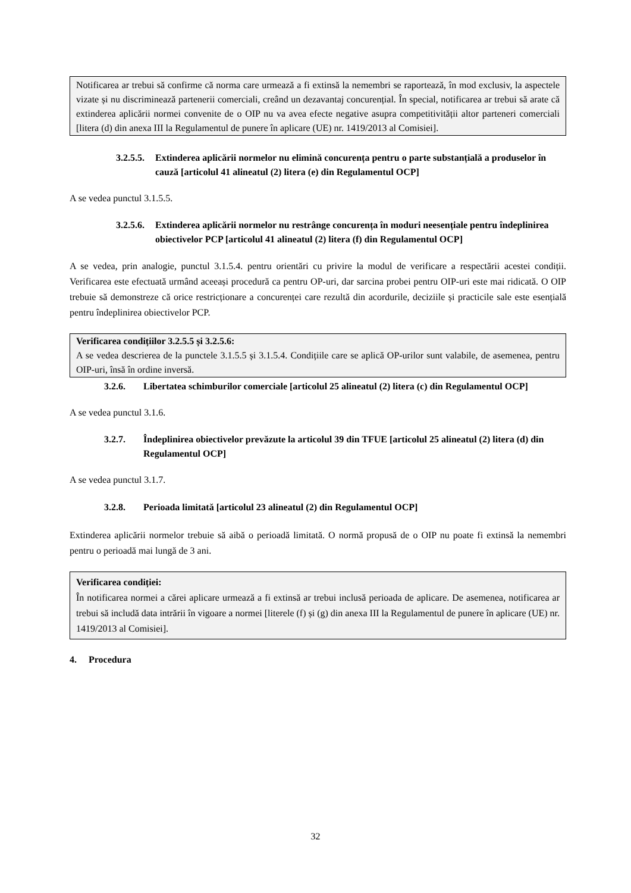Notificarea ar trebui să confirme că norma care urmează a fi extinsă la nemembri se raportează, în mod exclusiv, la aspectele vizate și nu discriminează partenerii comerciali, creând un dezavantaj concurențial. În special, notificarea ar trebui să arate că extinderea aplicării normei convenite de o OIP nu va avea efecte negative asupra competitivității altor parteneri comerciali [litera (d) din anexa III la Regulamentul de punere în aplicare (UE) nr. 1419/2013 al Comisiei].
3.2.5.5. Extinderea aplicării normelor nu elimină concurența pentru o parte substanțială a produselor în cauză [articolul 41 alineatul (2) litera (e) din Regulamentul OCP]
A se vedea punctul 3.1.5.5.
3.2.5.6. Extinderea aplicării normelor nu restrânge concurența în moduri neesențiale pentru îndeplinirea obiectivelor PCP [articolul 41 alineatul (2) litera (f) din Regulamentul OCP]
A se vedea, prin analogie, punctul 3.1.5.4. pentru orientări cu privire la modul de verificare a respectării acestei condiții. Verificarea este efectuată urmând aceeași procedură ca pentru OP-uri, dar sarcina probei pentru OIP-uri este mai ridicată. O OIP trebuie să demonstreze că orice restricționare a concurenței care rezultă din acordurile, deciziile și practicile sale este esențială pentru îndeplinirea obiectivelor PCP.
Verificarea condițiilor 3.2.5.5 și 3.2.5.6:
A se vedea descrierea de la punctele 3.1.5.5 și 3.1.5.4. Condițiile care se aplică OP-urilor sunt valabile, de asemenea, pentru OIP-uri, însă în ordine inversă.
3.2.6. Libertatea schimburilor comerciale [articolul 25 alineatul (2) litera (c) din Regulamentul OCP]
A se vedea punctul 3.1.6.
3.2.7. Îndeplinirea obiectivelor prevăzute la articolul 39 din TFUE [articolul 25 alineatul (2) litera (d) din Regulamentul OCP]
A se vedea punctul 3.1.7.
3.2.8. Perioada limitată [articolul 23 alineatul (2) din Regulamentul OCP]
Extinderea aplicării normelor trebuie să aibă o perioadă limitată. O normă propusă de o OIP nu poate fi extinsă la nemembri pentru o perioadă mai lungă de 3 ani.
Verificarea condiției:
În notificarea normei a cărei aplicare urmează a fi extinsă ar trebui inclusă perioada de aplicare. De asemenea, notificarea ar trebui să includă data intrării în vigoare a normei [literele (f) și (g) din anexa III la Regulamentul de punere în aplicare (UE) nr. 1419/2013 al Comisiei].
4. Procedura
32